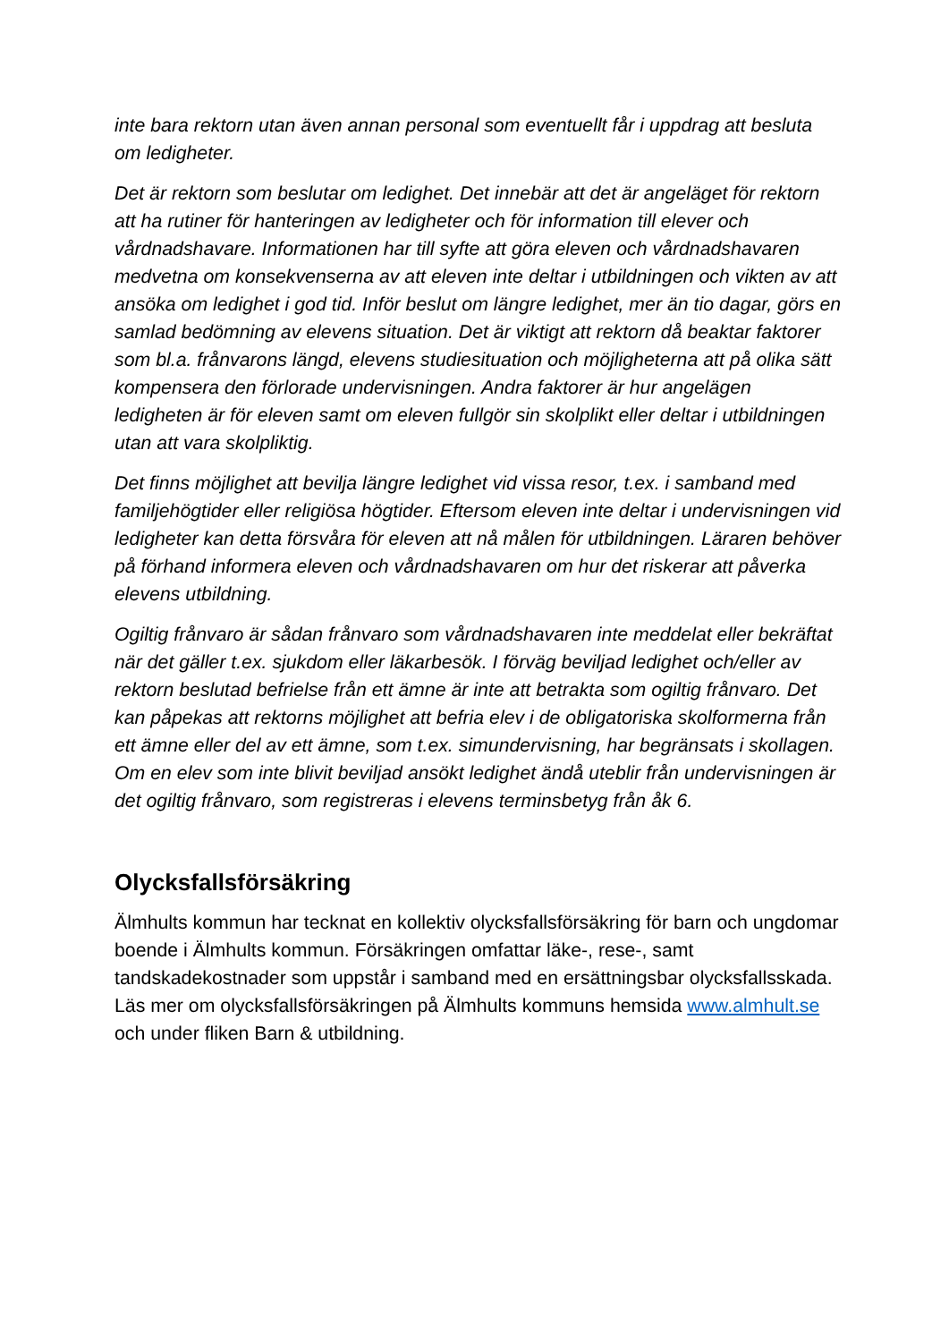inte bara rektorn utan även annan personal som eventuellt får i uppdrag att besluta om ledigheter.
Det är rektorn som beslutar om ledighet. Det innebär att det är angeläget för rektorn att ha rutiner för hanteringen av ledigheter och för information till elever och vårdnadshavare. Informationen har till syfte att göra eleven och vårdnadshavaren medvetna om konsekvenserna av att eleven inte deltar i utbildningen och vikten av att ansöka om ledighet i god tid. Inför beslut om längre ledighet, mer än tio dagar, görs en samlad bedömning av elevens situation. Det är viktigt att rektorn då beaktar faktorer som bl.a. frånvarons längd, elevens studiesituation och möjligheterna att på olika sätt kompensera den förlorade undervisningen. Andra faktorer är hur angelägen ledigheten är för eleven samt om eleven fullgör sin skolplikt eller deltar i utbildningen utan att vara skolpliktig.
Det finns möjlighet att bevilja längre ledighet vid vissa resor, t.ex. i samband med familjehögtider eller religiösa högtider. Eftersom eleven inte deltar i undervisningen vid ledigheter kan detta försvåra för eleven att nå målen för utbildningen. Läraren behöver på förhand informera eleven och vårdnadshavaren om hur det riskerar att påverka elevens utbildning.
Ogiltig frånvaro är sådan frånvaro som vårdnadshavaren inte meddelat eller bekräftat när det gäller t.ex. sjukdom eller läkarbesök. I förväg beviljad ledighet och/eller av rektorn beslutad befrielse från ett ämne är inte att betrakta som ogiltig frånvaro. Det kan påpekas att rektorns möjlighet att befria elev i de obligatoriska skolformerna från ett ämne eller del av ett ämne, som t.ex. simundervisning, har begränsats i skollagen. Om en elev som inte blivit beviljad ansökt ledighet ändå uteblir från undervisningen är det ogiltig frånvaro, som registreras i elevens terminsbetyg från åk 6.
Olycksfallsförsäkring
Älmhults kommun har tecknat en kollektiv olycksfallsförsäkring för barn och ungdomar boende i Älmhults kommun. Försäkringen omfattar läke-, rese-, samt tandskadekostnader som uppstår i samband med en ersättningsbar olycksfallsskada. Läs mer om olycksfallsförsäkringen på Älmhults kommuns hemsida www.almhult.se och under fliken Barn & utbildning.